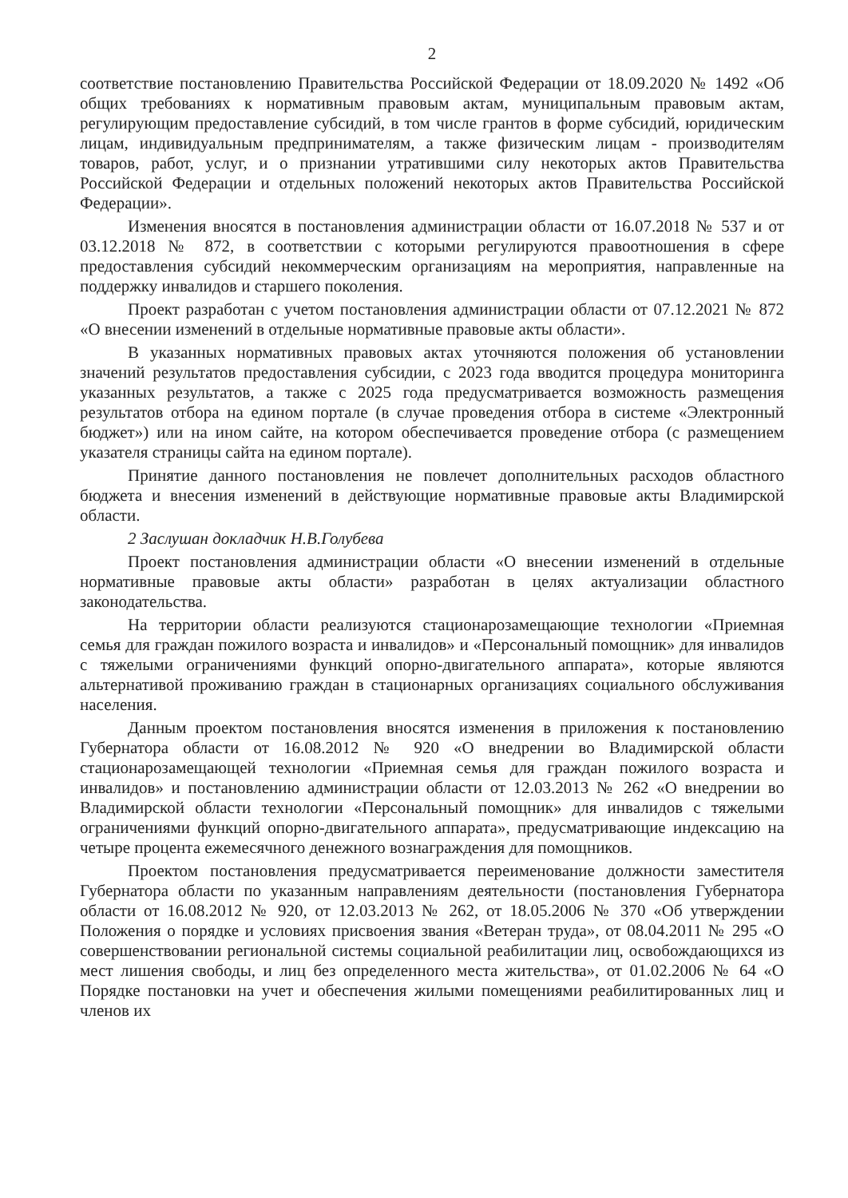2
соответствие постановлению Правительства Российской Федерации от 18.09.2020 № 1492 «Об общих требованиях к нормативным правовым актам, муниципальным правовым актам, регулирующим предоставление субсидий, в том числе грантов в форме субсидий, юридическим лицам, индивидуальным предпринимателям, а также физическим лицам - производителям товаров, работ, услуг, и о признании утратившими силу некоторых актов Правительства Российской Федерации и отдельных положений некоторых актов Правительства Российской Федерации».
Изменения вносятся в постановления администрации области от 16.07.2018 № 537 и от 03.12.2018 № 872, в соответствии с которыми регулируются правоотношения в сфере предоставления субсидий некоммерческим организациям на мероприятия, направленные на поддержку инвалидов и старшего поколения.
Проект разработан с учетом постановления администрации области от 07.12.2021 № 872 «О внесении изменений в отдельные нормативные правовые акты области».
В указанных нормативных правовых актах уточняются положения об установлении значений результатов предоставления субсидии, с 2023 года вводится процедура мониторинга указанных результатов, а также с 2025 года предусматривается возможность размещения результатов отбора на едином портале (в случае проведения отбора в системе «Электронный бюджет») или на ином сайте, на котором обеспечивается проведение отбора (с размещением указателя страницы сайта на едином портале).
Принятие данного постановления не повлечет дополнительных расходов областного бюджета и внесения изменений в действующие нормативные правовые акты Владимирской области.
2 Заслушан докладчик Н.В.Голубева
Проект постановления администрации области «О внесении изменений в отдельные нормативные правовые акты области» разработан в целях актуализации областного законодательства.
На территории области реализуются стационарозамещающие технологии «Приемная семья для граждан пожилого возраста и инвалидов» и «Персональный помощник» для инвалидов с тяжелыми ограничениями функций опорно-двигательного аппарата», которые являются альтернативой проживанию граждан в стационарных организациях социального обслуживания населения.
Данным проектом постановления вносятся изменения в приложения к постановлению Губернатора области от 16.08.2012 № 920 «О внедрении во Владимирской области стационарозамещающей технологии «Приемная семья для граждан пожилого возраста и инвалидов» и постановлению администрации области от 12.03.2013 № 262 «О внедрении во Владимирской области технологии «Персональный помощник» для инвалидов с тяжелыми ограничениями функций опорно-двигательного аппарата», предусматривающие индексацию на четыре процента ежемесячного денежного вознаграждения для помощников.
Проектом постановления предусматривается переименование должности заместителя Губернатора области по указанным направлениям деятельности (постановления Губернатора области от 16.08.2012 № 920, от 12.03.2013 № 262, от 18.05.2006 № 370 «Об утверждении Положения о порядке и условиях присвоения звания «Ветеран труда», от 08.04.2011 № 295 «О совершенствовании региональной системы социальной реабилитации лиц, освобождающихся из мест лишения свободы, и лиц без определенного места жительства», от 01.02.2006 № 64 «О Порядке постановки на учет и обеспечения жилыми помещениями реабилитированных лиц и членов их